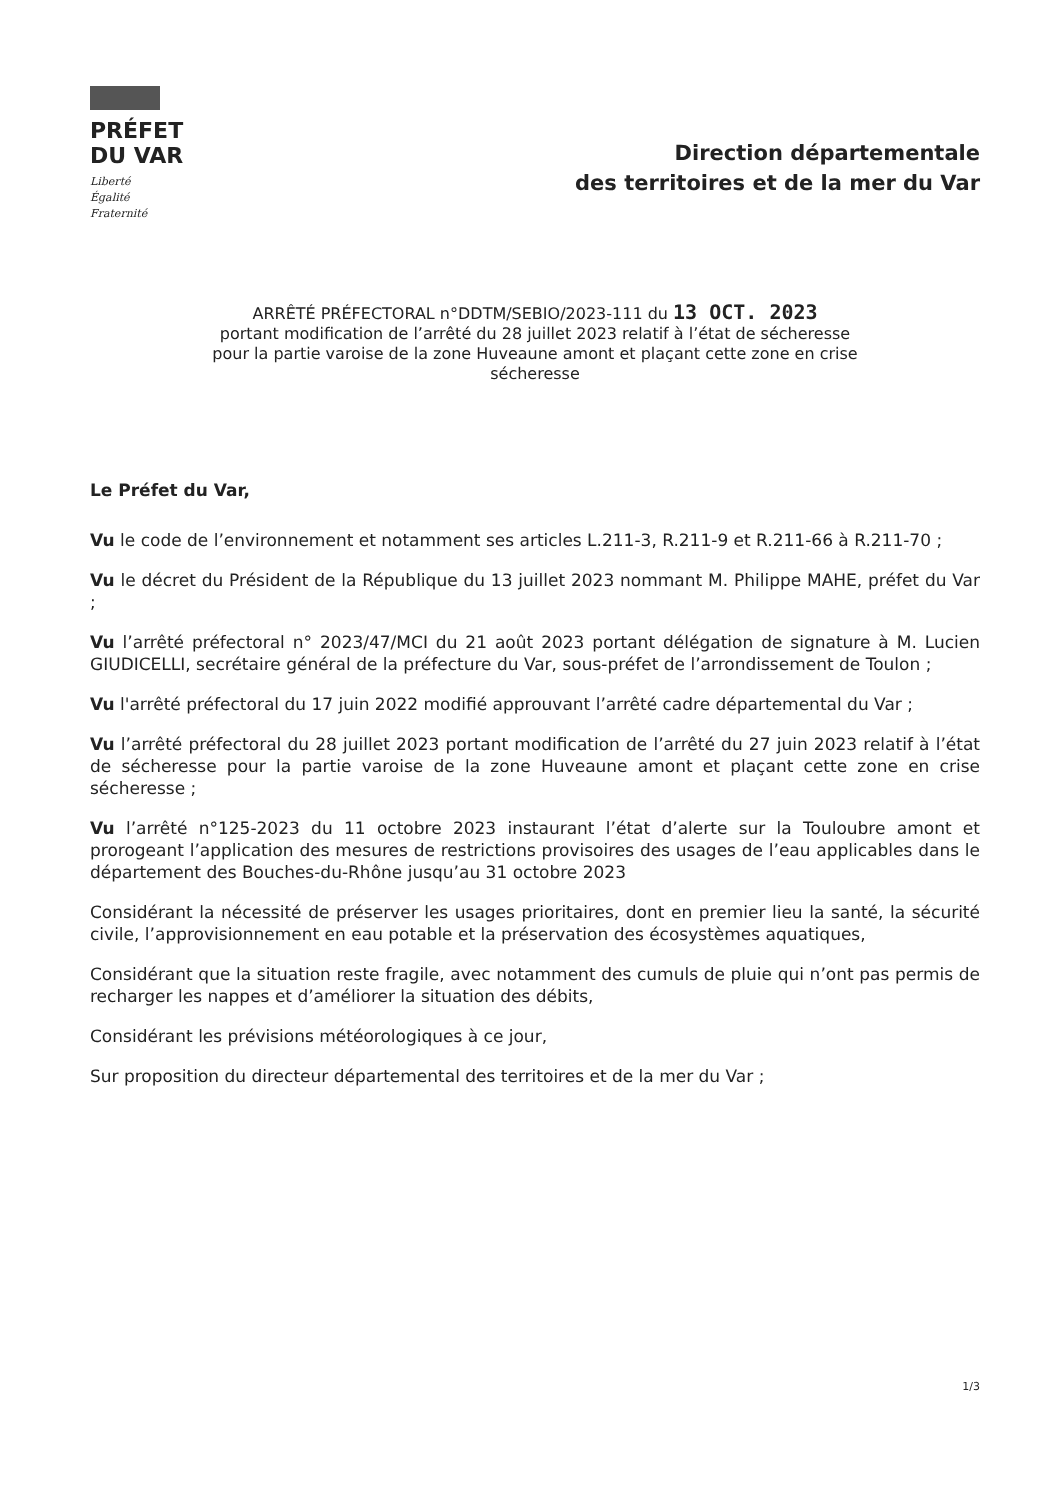PRÉFET
DU VAR
Liberté
Égalité
Fraternité
Direction départementale
des territoires et de la mer du Var
ARRÊTÉ PRÉFECTORAL n°DDTM/SEBIO/2023-111 du 13 OCT. 2023
portant modification de l’arrêté du 28 juillet 2023 relatif à l’état de sécheresse
pour la partie varoise de la zone Huveaune amont et plaçant cette zone en crise
sécheresse
Le Préfet du Var,
Vu le code de l’environnement et notamment ses articles L.211-3, R.211-9 et R.211-66 à R.211-70 ;
Vu le décret du Président de la République du 13 juillet 2023 nommant M. Philippe MAHE, préfet du Var ;
Vu l’arrêté préfectoral n° 2023/47/MCI du 21 août 2023 portant délégation de signature à M. Lucien GIUDICELLI, secrétaire général de la préfecture du Var, sous-préfet de l’arrondissement de Toulon ;
Vu l'arrêté préfectoral du 17 juin 2022 modifié approuvant l’arrêté cadre départemental du Var ;
Vu l’arrêté préfectoral du 28 juillet 2023 portant modification de l’arrêté du 27 juin 2023 relatif à l’état de sécheresse pour la partie varoise de la zone Huveaune amont et plaçant cette zone en crise sécheresse ;
Vu l’arrêté n°125-2023 du 11 octobre 2023 instaurant l’état d’alerte sur la Touloubre amont et prorogeant l’application des mesures de restrictions provisoires des usages de l’eau applicables dans le département des Bouches-du-Rhône jusqu’au 31 octobre 2023
Considérant la nécessité de préserver les usages prioritaires, dont en premier lieu la santé, la sécurité civile, l’approvisionnement en eau potable et la préservation des écosystèmes aquatiques,
Considérant que la situation reste fragile, avec notamment des cumuls de pluie qui n’ont pas permis de recharger les nappes et d’améliorer la situation des débits,
Considérant les prévisions météorologiques à ce jour,
Sur proposition du directeur départemental des territoires et de la mer du Var ;
1/3